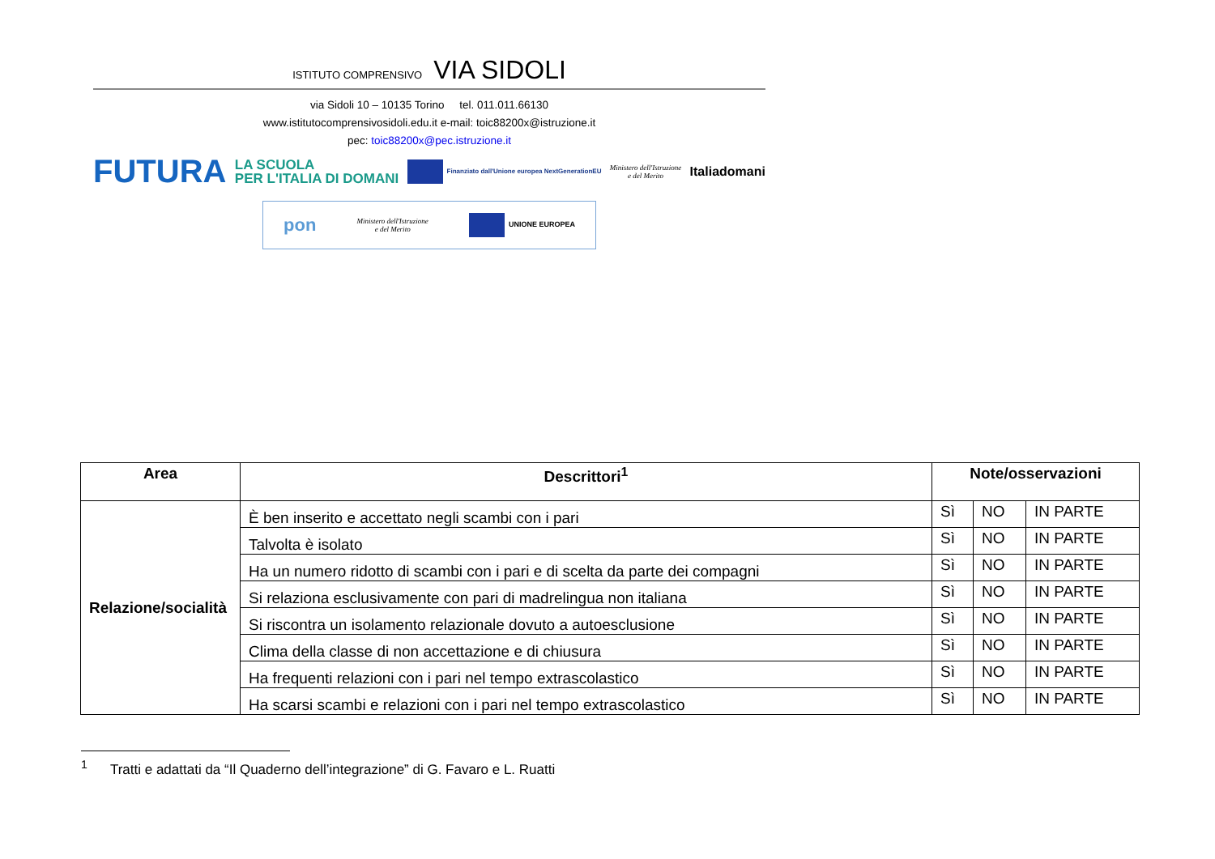ISTITUTO COMPRENSIVO VIA SIDOLI
via Sidoli 10 – 10135 Torino tel. 011.011.66130
www.istitutocomprensivosidoli.edu.it e-mail: toic88200x@istruzione.it
pec: toic88200x@pec.istruzione.it
FUTURA LA SCUOLA
PER L'ITALIA DI DOMANI Finanziato dall'Unione europea NextGenerationEU Ministero dell'Istruzione
e del Merito Italiadomani
pon Ministero dell'Istruzione
e del Merito UNIONE EUROPEA
| Area | Descrittori<sup>1</sup> | Note/osservazioni | | |
| --- | --- | --- | --- | --- |
| Relazione/socialità | È ben inserito e accettato negli scambi con i pari | Sì | NO | IN PARTE |
| | Talvolta è isolato | Sì | NO | IN PARTE |
| | Ha un numero ridotto di scambi con i pari e di scelta da parte dei compagni | Sì | NO | IN PARTE |
| | Si relaziona esclusivamente con pari di madrelingua non italiana | Sì | NO | IN PARTE |
| | Si riscontra un isolamento relazionale dovuto a autoesclusione | Sì | NO | IN PARTE |
| | Clima della classe di non accettazione e di chiusura | Sì | NO | IN PARTE |
| | Ha frequenti relazioni con i pari nel tempo extrascolastico | Sì | NO | IN PARTE |
| | Ha scarsi scambi e relazioni con i pari nel tempo extrascolastico | Sì | NO | IN PARTE |
<sup>1</sup> Tratti e adattati da “Il Quaderno dell’integrazione” di G. Favaro e L. Ruatti